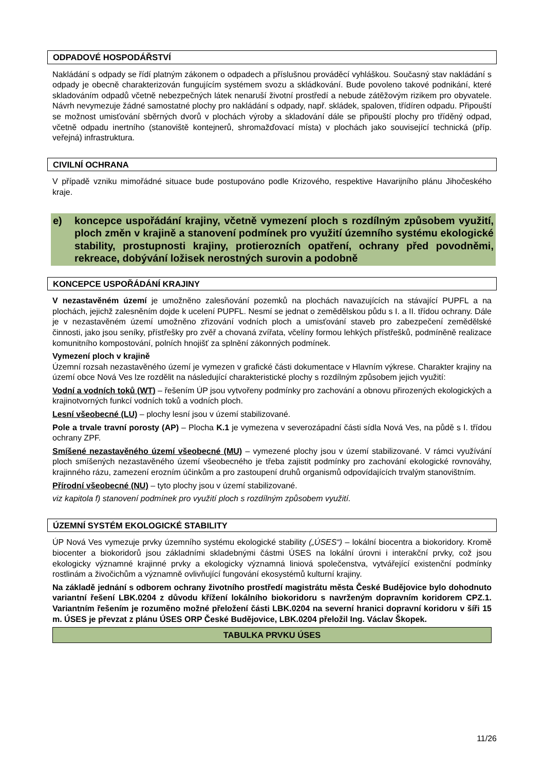ODPADOVÉ HOSPODÁŘSTVÍ
Nakládání s odpady se řídí platným zákonem o odpadech a příslušnou prováděcí vyhláškou. Současný stav nakládání s odpady je obecně charakterizován fungujícím systémem svozu a skládkování. Bude povoleno takové podnikání, které skladováním odpadů včetně nebezpečných látek nenaruší životní prostředí a nebude zátěžovým rizikem pro obyvatele. Návrh nevymezuje žádné samostatné plochy pro nakládání s odpady, např. skládek, spaloven, třídíren odpadu. Připouští se možnost umisťování sběrných dvorů v plochách výroby a skladování dále se připouští plochy pro tříděný odpad, včetně odpadu inertního (stanoviště kontejnerů, shromažďovací místa) v plochách jako související technická (příp. veřejná) infrastruktura.
CIVILNÍ OCHRANA
V případě vzniku mimořádné situace bude postupováno podle Krizového, respektive Havarijního plánu Jihočeského kraje.
e) koncepce uspořádání krajiny, včetně vymezení ploch s rozdílným způsobem využití, ploch změn v krajině a stanovení podmínek pro využití územního systému ekologické stability, prostupnosti krajiny, protierozních opatření, ochrany před povodněmi, rekreace, dobývání ložisek nerostných surovin a podobně
KONCEPCE USPOŘÁDÁNÍ KRAJINY
V nezastavěném území je umožněno zalesňování pozemků na plochách navazujících na stávající PUPFL a na plochách, jejichž zalesněním dojde k ucelení PUPFL. Nesmí se jednat o zemědělskou půdu s I. a II. třídou ochrany. Dále je v nezastavěném území umožněno zřizování vodních ploch a umisťování staveb pro zabezpečení zemědělské činnosti, jako jsou seníky, přístřešky pro zvěř a chovaná zvířata, včelíny formou lehkých přístřešků, podmíněně realizace komunitního kompostování, polních hnojišť za splnění zákonných podmínek.
Vymezení ploch v krajině
Územní rozsah nezastavěného území je vymezen v grafické části dokumentace v Hlavním výkrese. Charakter krajiny na území obce Nová Ves lze rozdělit na následující charakteristické plochy s rozdílným způsobem jejich využití:
Vodní a vodních toků (WT) – řešením ÚP jsou vytvořeny podmínky pro zachování a obnovu přirozených ekologických a krajinotvorných funkcí vodních toků a vodních ploch.
Lesní všeobecné (LU) – plochy lesní jsou v území stabilizované.
Pole a trvale travní porosty (AP) – Plocha K.1 je vymezena v severozápadní části sídla Nová Ves, na půdě s I. třídou ochrany ZPF.
Smíšené nezastavěného území všeobecné (MU) – vymezené plochy jsou v území stabilizované. V rámci využívání ploch smíšených nezastavěného území všeobecného je třeba zajistit podmínky pro zachování ekologické rovnováhy, krajinného rázu, zamezení erozním účinkům a pro zastoupení druhů organismů odpovídajících trvalým stanovištním.
Přírodní všeobecné (NU) – tyto plochy jsou v území stabilizované.
viz kapitola f) stanovení podmínek pro využití ploch s rozdílným způsobem využití.
ÚZEMNÍ SYSTÉM EKOLOGICKÉ STABILITY
ÚP Nová Ves vymezuje prvky územního systému ekologické stability („ÚSES“) – lokální biocentra a biokoridory. Kromě biocenter a biokoridorů jsou základními skladebnými částmi ÚSES na lokální úrovni i interakční prvky, což jsou ekologicky významné krajinné prvky a ekologicky významná liniová společenstva, vytvářející existenční podmínky rostlinám a živočichům a významně ovlivňující fungování ekosystémů kulturní krajiny.
Na základě jednání s odborem ochrany životního prostředí magistrátu města České Budějovice bylo dohodnuto variantní řešení LBK.0204 z důvodu křížení lokálního biokoridoru s navrženým dopravním koridorem CPZ.1. Variantním řešením je rozuměno možné přeložení části LBK.0204 na severní hranici dopravní koridoru v šíři 15 m. ÚSES je převzat z plánu ÚSES ORP České Budějovice, LBK.0204 přeložil Ing. Václav Škopek.
| TABULKA PRVKU ÚSES |
| --- |
11/26